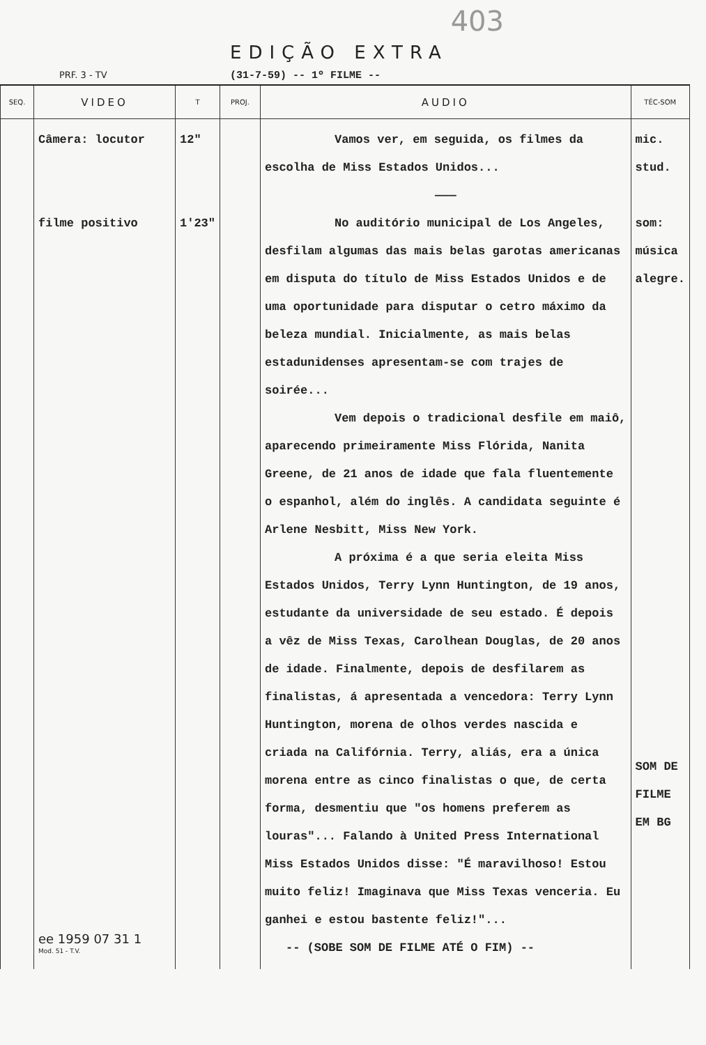403
EDIÇÃO EXTRA
PRF. 3 - TV
(31-7-59) -- 1º FILME --
| SEQ. | VIDEO | T | PROJ. | AUDIO | TÉC-SOM |
| --- | --- | --- | --- | --- | --- |
| | Câmera: locutor filme positivo ee 1959 07 31 1 Mod. 51 - T.V. | 12" 1'23" | | Vamos ver, em seguida, os filmes da escolha de Miss Estados Unidos... ——— No auditório municipal de Los Angeles, desfilam algumas das mais belas garotas americanas em disputa do título de Miss Estados Unidos e de uma oportunidade para disputar o cetro máximo da beleza mundial. Inicialmente, as mais belas estadunidenses apresentam-se com trajes de soirée... Vem depois o tradicional desfile em maiô, aparecendo primeiramente Miss Flórida, Nanita Greene, de 21 anos de idade que fala fluentemente o espanhol, além do inglês. A candidata seguinte é Arlene Nesbitt, Miss New York. A próxima é a que seria eleita Miss Estados Unidos, Terry Lynn Huntington, de 19 anos, estudante da universidade de seu estado. É depois a vêz de Miss Texas, Carolhean Douglas, de 20 anos de idade. Finalmente, depois de desfilarem as finalistas, á apresentada a vencedora: Terry Lynn Huntington, morena de olhos verdes nascida e criada na Califórnia. Terry, aliás, era a única morena entre as cinco finalistas o que, de certa forma, desmentiu que "os homens preferem as louras"... Falando à United Press International Miss Estados Unidos disse: "É maravilhoso! Estou muito feliz! Imaginava que Miss Texas venceria. Eu ganhei e estou bastente feliz!"... -- (SOBE SOM DE FILME ATÉ O FIM) -- | mic. stud. som: música alegre. SOM DE FILME EM BG |